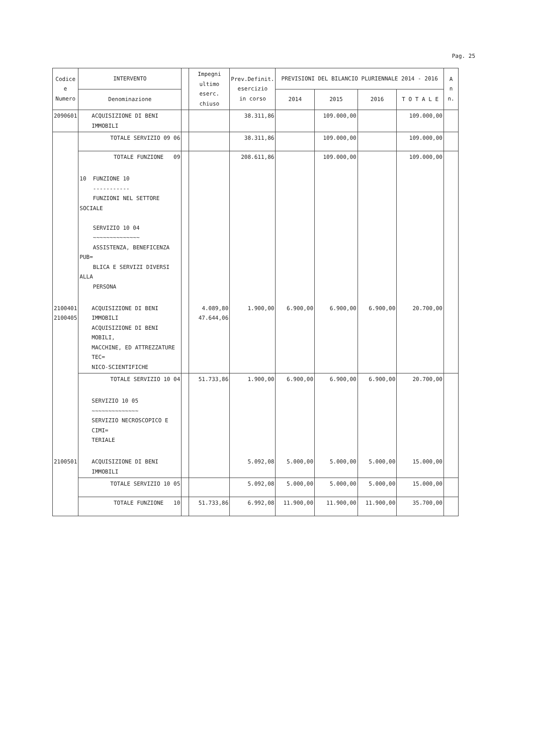Pag. 25
| Codice e Numero | INTERVENTO | | Impegni ultimo eserc. chiuso | Prev.Definit. esercizio in corso | PREVISIONI DEL BILANCIO PLURIENNALE 2014 - 2016 | | | | A n n. |
| --- | --- | --- | --- | --- | --- | --- | --- | --- | --- |
| | Denominazione | | | | 2014 | 2015 | 2016 | T O T A L E | |
| 2090601 | ACQUISIZIONE DI BENI IMMOBILI | | | 38.311,86 | | 109.000,00 | | 109.000,00 | |
| | TOTALE SERVIZIO 09 06 | | | 38.311,86 | | 109.000,00 | | 109.000,00 | |
| | TOTALE FUNZIONE 09 | | | 208.611,86 | | 109.000,00 | | 109.000,00 | |
| | 10 FUNZIONE 10 ----------- FUNZIONI NEL SETTORE SOCIALE SERVIZIO 10 04 ~~~~~~~~~~~~~~ ASSISTENZA, BENEFICENZA PUB= BLICA E SERVIZI DIVERSI ALLA PERSONA | | | | | | | | |
| 2100401 2100405 | ACQUISIZIONE DI BENI IMMOBILI ACQUISIZIONE DI BENI MOBILI, MACCHINE, ED ATTREZZATURE TEC= NICO-SCIENTIFICHE | | 4.089,80 47.644,06 | 1.900,00 | 6.900,00 | 6.900,00 | 6.900,00 | 20.700,00 | |
| | TOTALE SERVIZIO 10 04 | | 51.733,86 | 1.900,00 | 6.900,00 | 6.900,00 | 6.900,00 | 20.700,00 | |
| | SERVIZIO 10 05 ~~~~~~~~~~~~~~ SERVIZIO NECROSCOPICO E CIMI= TERIALE | | | | | | | | |
| 2100501 | ACQUISIZIONE DI BENI IMMOBILI | | | 5.092,08 | 5.000,00 | 5.000,00 | 5.000,00 | 15.000,00 | |
| | TOTALE SERVIZIO 10 05 | | | 5.092,08 | 5.000,00 | 5.000,00 | 5.000,00 | 15.000,00 | |
| | TOTALE FUNZIONE 10 | | 51.733,86 | 6.992,08 | 11.900,00 | 11.900,00 | 11.900,00 | 35.700,00 | |